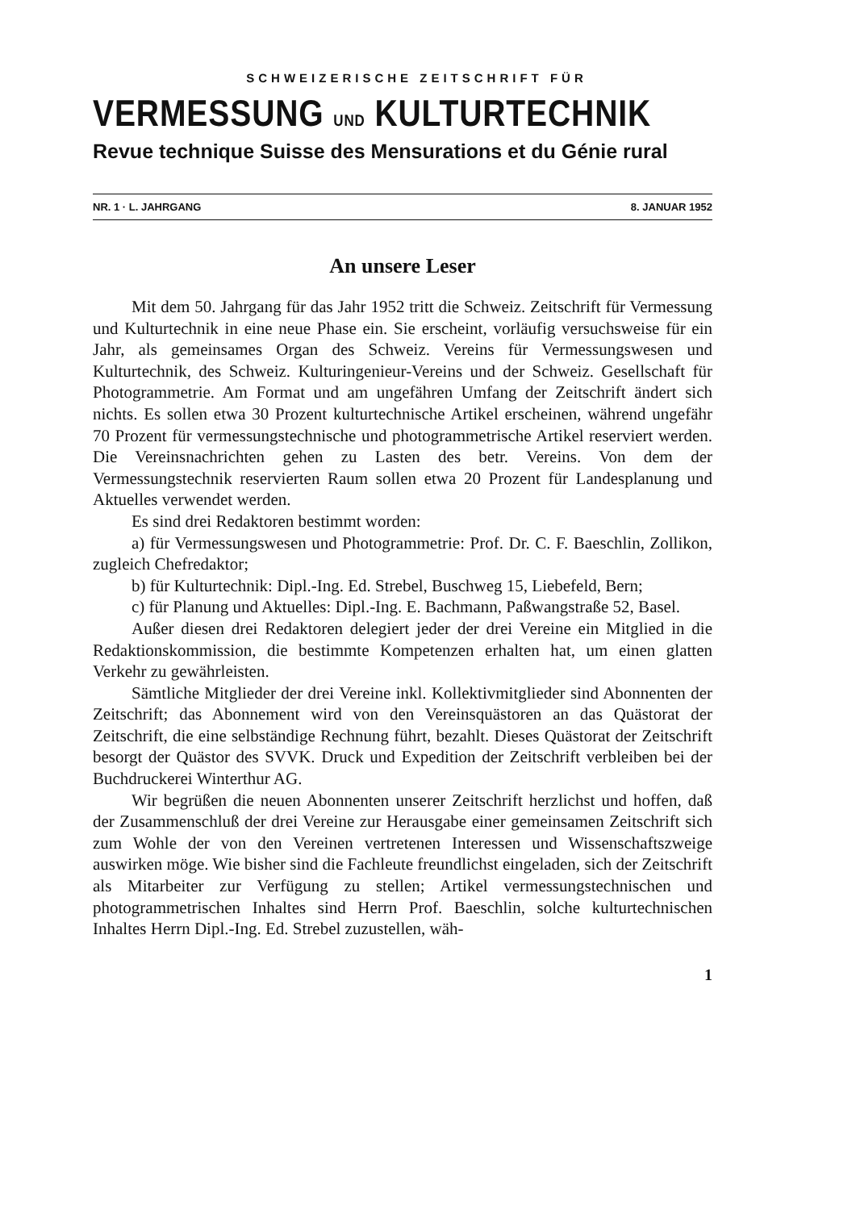SCHWEIZERISCHE ZEITSCHRIFT FÜR
VERMESSUNG UND KULTURTECHNIK
Revue technique Suisse des Mensurations et du Génie rural
NR. 1 · L. JAHRGANG 8. JANUAR 1952
An unsere Leser
Mit dem 50. Jahrgang für das Jahr 1952 tritt die Schweiz. Zeitschrift für Vermessung und Kulturtechnik in eine neue Phase ein. Sie erscheint, vorläufig versuchsweise für ein Jahr, als gemeinsames Organ des Schweiz. Vereins für Vermessungswesen und Kulturtechnik, des Schweiz. Kulturingenieur-Vereins und der Schweiz. Gesellschaft für Photogrammetrie. Am Format und am ungefähren Umfang der Zeitschrift ändert sich nichts. Es sollen etwa 30 Prozent kulturtechnische Artikel erscheinen, während ungefähr 70 Prozent für vermessungstechnische und photogrammetrische Artikel reserviert werden. Die Vereinsnachrichten gehen zu Lasten des betr. Vereins. Von dem der Vermessungstechnik reservierten Raum sollen etwa 20 Prozent für Landesplanung und Aktuelles verwendet werden.
Es sind drei Redaktoren bestimmt worden:
a) für Vermessungswesen und Photogrammetrie: Prof. Dr. C. F. Baeschlin, Zollikon, zugleich Chefredaktor;
b) für Kulturtechnik: Dipl.-Ing. Ed. Strebel, Buschweg 15, Liebefeld, Bern;
c) für Planung und Aktuelles: Dipl.-Ing. E. Bachmann, Paßwangstraße 52, Basel.
Außer diesen drei Redaktoren delegiert jeder der drei Vereine ein Mitglied in die Redaktionskommission, die bestimmte Kompetenzen erhalten hat, um einen glatten Verkehr zu gewährleisten.
Sämtliche Mitglieder der drei Vereine inkl. Kollektivmitglieder sind Abonnenten der Zeitschrift; das Abonnement wird von den Vereinsquästoren an das Quästorat der Zeitschrift, die eine selbständige Rechnung führt, bezahlt. Dieses Quästorat der Zeitschrift besorgt der Quästor des SVVK. Druck und Expedition der Zeitschrift verbleiben bei der Buchdruckerei Winterthur AG.
Wir begrüßen die neuen Abonnenten unserer Zeitschrift herzlichst und hoffen, daß der Zusammenschluß der drei Vereine zur Herausgabe einer gemeinsamen Zeitschrift sich zum Wohle der von den Vereinen vertretenen Interessen und Wissenschaftszweige auswirken möge. Wie bisher sind die Fachleute freundlichst eingeladen, sich der Zeitschrift als Mitarbeiter zur Verfügung zu stellen; Artikel vermessungstechnischen und photogrammetrischen Inhaltes sind Herrn Prof. Baeschlin, solche kulturtechnischen Inhaltes Herrn Dipl.-Ing. Ed. Strebel zuzustellen, wäh-
1